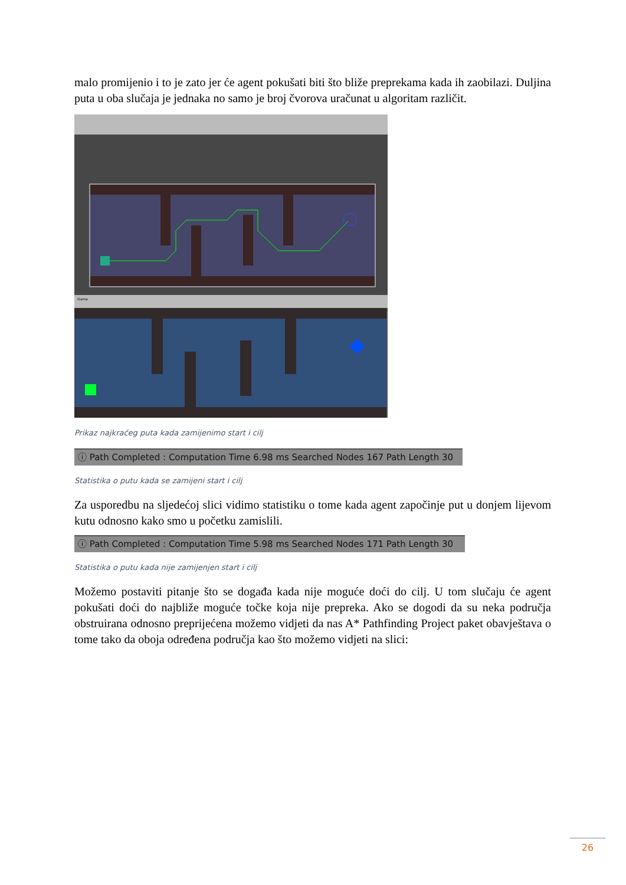malo promijenio i to je zato jer će agent pokušati biti što bliže preprekama kada ih zaobilazi. Duljina puta u oba slučaja je jednaka no samo je broj čvorova uračunat u algoritam različit.
Game
Prikaz najkraćeg puta kada zamijenimo start i cilj
ⓘ Path Completed : Computation Time 6.98 ms Searched Nodes 167 Path Length 30
Statistika o putu kada se zamijeni start i cilj
Za usporedbu na sljedećoj slici vidimo statistiku o tome kada agent započinje put u donjem lijevom kutu odnosno kako smo u početku zamislili.
ⓘ Path Completed : Computation Time 5.98 ms Searched Nodes 171 Path Length 30
Statistika o putu kada nije zamijenjen start i cilj
Možemo postaviti pitanje što se događa kada nije moguće doći do cilj. U tom slučaju će agent pokušati doći do najbliže moguće točke koja nije prepreka. Ako se dogodi da su neka područja obstruirana odnosno preprijećena možemo vidjeti da nas A* Pathfinding Project paket obavještava o tome tako da oboja određena područja kao što možemo vidjeti na slici:
26